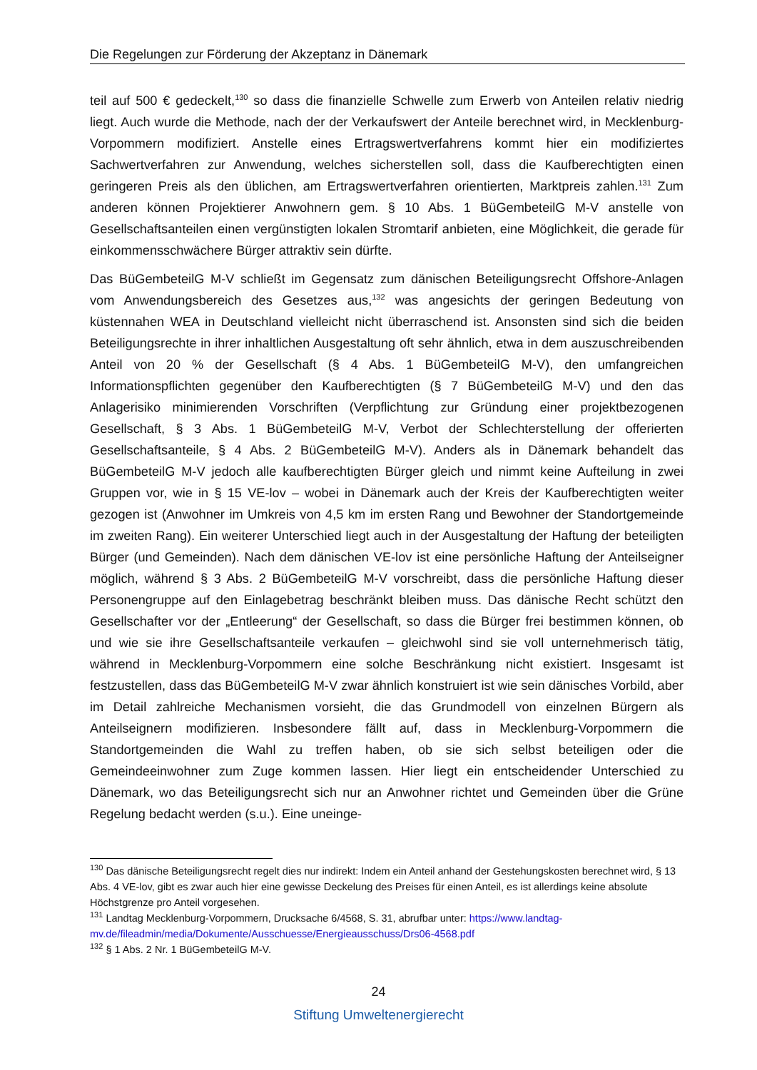Die Regelungen zur Förderung der Akzeptanz in Dänemark
teil auf 500 € gedeckelt,<sup>130</sup> so dass die finanzielle Schwelle zum Erwerb von Anteilen relativ niedrig liegt. Auch wurde die Methode, nach der der Verkaufswert der Anteile berechnet wird, in Mecklenburg-Vorpommern modifiziert. Anstelle eines Ertragswertverfahrens kommt hier ein modifiziertes Sachwertverfahren zur Anwendung, welches sicherstellen soll, dass die Kaufberechtigten einen geringeren Preis als den üblichen, am Ertragswertverfahren orientierten, Marktpreis zahlen.<sup>131</sup> Zum anderen können Projektierer Anwohnern gem. § 10 Abs. 1 BüGembeteilG M-V anstelle von Gesellschaftsanteilen einen vergünstigten lokalen Stromtarif anbieten, eine Möglichkeit, die gerade für einkommensschwächere Bürger attraktiv sein dürfte.
Das BüGembeteilG M-V schließt im Gegensatz zum dänischen Beteiligungsrecht Offshore-Anlagen vom Anwendungsbereich des Gesetzes aus,<sup>132</sup> was angesichts der geringen Bedeutung von küstennahen WEA in Deutschland vielleicht nicht überraschend ist. Ansonsten sind sich die beiden Beteiligungsrechte in ihrer inhaltlichen Ausgestaltung oft sehr ähnlich, etwa in dem auszuschreibenden Anteil von 20 % der Gesellschaft (§ 4 Abs. 1 BüGembeteilG M-V), den umfangreichen Informationspflichten gegenüber den Kaufberechtigten (§ 7 BüGembeteilG M-V) und den das Anlagerisiko minimierenden Vorschriften (Verpflichtung zur Gründung einer projektbezogenen Gesellschaft, § 3 Abs. 1 BüGembeteilG M-V, Verbot der Schlechterstellung der offerierten Gesellschaftsanteile, § 4 Abs. 2 BüGembeteilG M-V). Anders als in Dänemark behandelt das BüGembeteilG M-V jedoch alle kaufberechtigten Bürger gleich und nimmt keine Aufteilung in zwei Gruppen vor, wie in § 15 VE-lov – wobei in Dänemark auch der Kreis der Kaufberechtigten weiter gezogen ist (Anwohner im Umkreis von 4,5 km im ersten Rang und Bewohner der Standortgemeinde im zweiten Rang). Ein weiterer Unterschied liegt auch in der Ausgestaltung der Haftung der beteiligten Bürger (und Gemeinden). Nach dem dänischen VE-lov ist eine persönliche Haftung der Anteilseigner möglich, während § 3 Abs. 2 BüGembeteilG M-V vorschreibt, dass die persönliche Haftung dieser Personengruppe auf den Einlagebetrag beschränkt bleiben muss. Das dänische Recht schützt den Gesellschafter vor der „Entleerung“ der Gesellschaft, so dass die Bürger frei bestimmen können, ob und wie sie ihre Gesellschaftsanteile verkaufen – gleichwohl sind sie voll unternehmerisch tätig, während in Mecklenburg-Vorpommern eine solche Beschränkung nicht existiert. Insgesamt ist festzustellen, dass das BüGembeteilG M-V zwar ähnlich konstruiert ist wie sein dänisches Vorbild, aber im Detail zahlreiche Mechanismen vorsieht, die das Grundmodell von einzelnen Bürgern als Anteilseignern modifizieren. Insbesondere fällt auf, dass in Mecklenburg-Vorpommern die Standortgemeinden die Wahl zu treffen haben, ob sie sich selbst beteiligen oder die Gemeindeeinwohner zum Zuge kommen lassen. Hier liegt ein entscheidender Unterschied zu Dänemark, wo das Beteiligungsrecht sich nur an Anwohner richtet und Gemeinden über die Grüne Regelung bedacht werden (s.u.). Eine uneinge-
<sup>130</sup> Das dänische Beteiligungsrecht regelt dies nur indirekt: Indem ein Anteil anhand der Gestehungskosten berechnet wird, § 13 Abs. 4 VE-lov, gibt es zwar auch hier eine gewisse Deckelung des Preises für einen Anteil, es ist allerdings keine absolute Höchstgrenze pro Anteil vorgesehen.
<sup>131</sup> Landtag Mecklenburg-Vorpommern, Drucksache 6/4568, S. 31, abrufbar unter: https://www.landtag-mv.de/fileadmin/media/Dokumente/Ausschuesse/Energieausschuss/Drs06-4568.pdf
<sup>132</sup> § 1 Abs. 2 Nr. 1 BüGembeteilG M-V.
24
Stiftung Umweltenergierecht